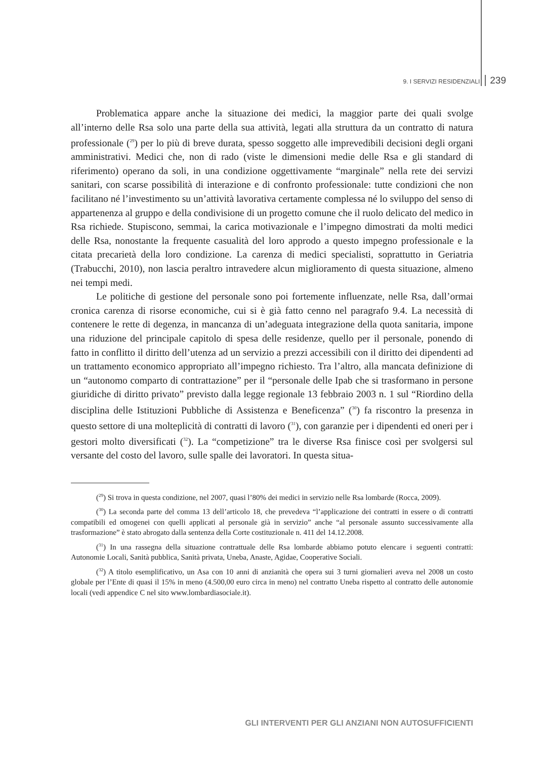9. I SERVIZI RESIDENZIALI 239
Problematica appare anche la situazione dei medici, la maggior parte dei quali svolge all’interno delle Rsa solo una parte della sua attività, legati alla struttura da un contratto di natura professionale (<sup>29</sup>) per lo più di breve durata, spesso soggetto alle imprevedibili decisioni degli organi amministrativi. Medici che, non di rado (viste le dimensioni medie delle Rsa e gli standard di riferimento) operano da soli, in una condizione oggettivamente “marginale” nella rete dei servizi sanitari, con scarse possibilità di interazione e di confronto professionale: tutte condizioni che non facilitano né l’investimento su un’attività lavorativa certamente complessa né lo sviluppo del senso di appartenenza al gruppo e della condivisione di un progetto comune che il ruolo delicato del medico in Rsa richiede. Stupiscono, semmai, la carica motivazionale e l’impegno dimostrati da molti medici delle Rsa, nonostante la frequente casualità del loro approdo a questo impegno professionale e la citata precarietà della loro condizione. La carenza di medici specialisti, soprattutto in Geriatria (Trabucchi, 2010), non lascia peraltro intravedere alcun miglioramento di questa situazione, almeno nei tempi medi.
Le politiche di gestione del personale sono poi fortemente influenzate, nelle Rsa, dall’ormai cronica carenza di risorse economiche, cui si è già fatto cenno nel paragrafo 9.4. La necessità di contenere le rette di degenza, in mancanza di un’adeguata integrazione della quota sanitaria, impone una riduzione del principale capitolo di spesa delle residenze, quello per il personale, ponendo di fatto in conflitto il diritto dell’utenza ad un servizio a prezzi accessibili con il diritto dei dipendenti ad un trattamento economico appropriato all’impegno richiesto. Tra l’altro, alla mancata definizione di un “autonomo comparto di contrattazione” per il “personale delle Ipab che si trasformano in persone giuridiche di diritto privato” previsto dalla legge regionale 13 febbraio 2003 n. 1 sul “Riordino della disciplina delle Istituzioni Pubbliche di Assistenza e Beneficenza” (<sup>30</sup>) fa riscontro la presenza in questo settore di una molteplicità di contratti di lavoro (<sup>31</sup>), con garanzie per i dipendenti ed oneri per i gestori molto diversificati (<sup>32</sup>). La “competizione” tra le diverse Rsa finisce così per svolgersi sul versante del costo del lavoro, sulle spalle dei lavoratori. In questa situa-
(<sup>29</sup>) Si trova in questa condizione, nel 2007, quasi l’80% dei medici in servizio nelle Rsa lombarde (Rocca, 2009).
(<sup>30</sup>) La seconda parte del comma 13 dell’articolo 18, che prevedeva “l’applicazione dei contratti in essere o di contratti compatibili ed omogenei con quelli applicati al personale già in servizio” anche “al personale assunto successivamente alla trasformazione” è stato abrogato dalla sentenza della Corte costituzionale n. 411 del 14.12.2008.
(<sup>31</sup>) In una rassegna della situazione contrattuale delle Rsa lombarde abbiamo potuto elencare i seguenti contratti: Autonomie Locali, Sanità pubblica, Sanità privata, Uneba, Anaste, Agidae, Cooperative Sociali.
(<sup>32</sup>) A titolo esemplificativo, un Asa con 10 anni di anzianità che opera sui 3 turni giornalieri aveva nel 2008 un costo globale per l’Ente di quasi il 15% in meno (4.500,00 euro circa in meno) nel contratto Uneba rispetto al contratto delle autonomie locali (vedi appendice C nel sito www.lombardiasociale.it).
GLI INTERVENTI PER GLI ANZIANI NON AUTOSUFFICIENTI